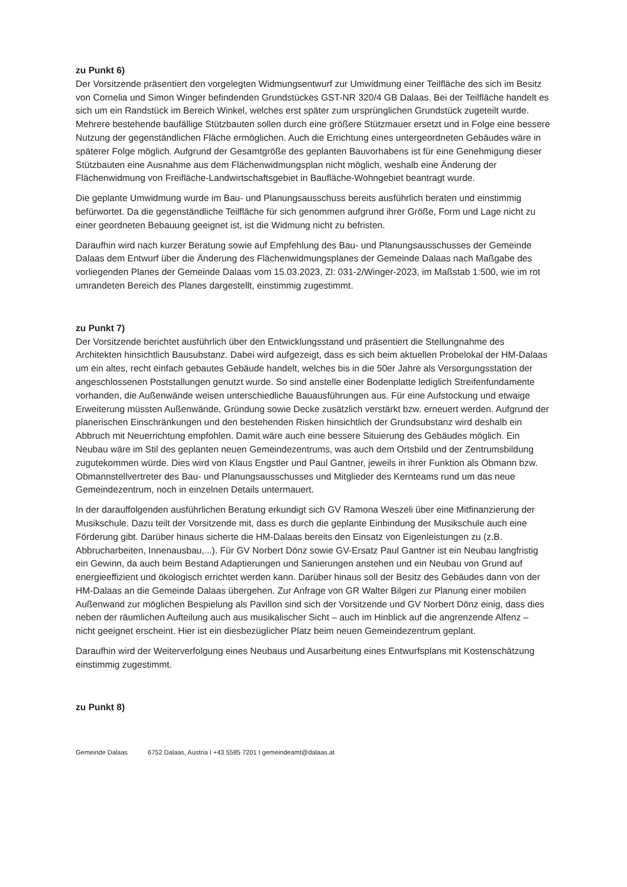zu Punkt 6)
Der Vorsitzende präsentiert den vorgelegten Widmungsentwurf zur Umwidmung einer Teilfläche des sich im Besitz von Cornelia und Simon Winger befindenden Grundstückes GST-NR 320/4 GB Dalaas. Bei der Teilfläche handelt es sich um ein Randstück im Bereich Winkel, welches erst später zum ursprünglichen Grundstück zugeteilt wurde. Mehrere bestehende baufällige Stützbauten sollen durch eine größere Stützmauer ersetzt und in Folge eine bessere Nutzung der gegenständlichen Fläche ermöglichen. Auch die Errichtung eines untergeordneten Gebäudes wäre in späterer Folge möglich. Aufgrund der Gesamtgröße des geplanten Bauvorhabens ist für eine Genehmigung dieser Stützbauten eine Ausnahme aus dem Flächenwidmungsplan nicht möglich, weshalb eine Änderung der Flächenwidmung von Freifläche-Landwirtschaftsgebiet in Baufläche-Wohngebiet beantragt wurde.
Die geplante Umwidmung wurde im Bau- und Planungsausschuss bereits ausführlich beraten und einstimmig befürwortet. Da die gegenständliche Teilfläche für sich genommen aufgrund ihrer Größe, Form und Lage nicht zu einer geordneten Bebauung geeignet ist, ist die Widmung nicht zu befristen.
Daraufhin wird nach kurzer Beratung sowie auf Empfehlung des Bau- und Planungsausschusses der Gemeinde Dalaas dem Entwurf über die Änderung des Flächenwidmungsplanes der Gemeinde Dalaas nach Maßgabe des vorliegenden Planes der Gemeinde Dalaas vom 15.03.2023, Zl: 031-2/Winger-2023, im Maßstab 1:500, wie im rot umrandeten Bereich des Planes dargestellt, einstimmig zugestimmt.
zu Punkt 7)
Der Vorsitzende berichtet ausführlich über den Entwicklungsstand und präsentiert die Stellungnahme des Architekten hinsichtlich Bausubstanz. Dabei wird aufgezeigt, dass es sich beim aktuellen Probelokal der HM-Dalaas um ein altes, recht einfach gebautes Gebäude handelt, welches bis in die 50er Jahre als Versorgungsstation der angeschlossenen Poststallungen genutzt wurde. So sind anstelle einer Bodenplatte lediglich Streifenfundamente vorhanden, die Außenwände weisen unterschiedliche Bauausführungen aus. Für eine Aufstockung und etwaige Erweiterung müssten Außenwände, Gründung sowie Decke zusätzlich verstärkt bzw. erneuert werden. Aufgrund der planerischen Einschränkungen und den bestehenden Risken hinsichtlich der Grundsubstanz wird deshalb ein Abbruch mit Neuerrichtung empfohlen. Damit wäre auch eine bessere Situierung des Gebäudes möglich. Ein Neubau wäre im Stil des geplanten neuen Gemeindezentrums, was auch dem Ortsbild und der Zentrumsbildung zugutekommen würde. Dies wird von Klaus Engstler und Paul Gantner, jeweils in ihrer Funktion als Obmann bzw. Obmannstellvertreter des Bau- und Planungsausschusses und Mitglieder des Kernteams rund um das neue Gemeindezentrum, noch in einzelnen Details untermauert.
In der darauffolgenden ausführlichen Beratung erkundigt sich GV Ramona Weszeli über eine Mitfinanzierung der Musikschule. Dazu teilt der Vorsitzende mit, dass es durch die geplante Einbindung der Musikschule auch eine Förderung gibt. Darüber hinaus sicherte die HM-Dalaas bereits den Einsatz von Eigenleistungen zu (z.B. Abbrucharbeiten, Innenausbau,...). Für GV Norbert Dönz sowie GV-Ersatz Paul Gantner ist ein Neubau langfristig ein Gewinn, da auch beim Bestand Adaptierungen und Sanierungen anstehen und ein Neubau von Grund auf energieeffizient und ökologisch errichtet werden kann. Darüber hinaus soll der Besitz des Gebäudes dann von der HM-Dalaas an die Gemeinde Dalaas übergehen. Zur Anfrage von GR Walter Bilgeri zur Planung einer mobilen Außenwand zur möglichen Bespielung als Pavillon sind sich der Vorsitzende und GV Norbert Dönz einig, dass dies neben der räumlichen Aufteilung auch aus musikalischer Sicht – auch im Hinblick auf die angrenzende Alfenz – nicht geeignet erscheint. Hier ist ein diesbezüglicher Platz beim neuen Gemeindezentrum geplant.
Daraufhin wird der Weiterverfolgung eines Neubaus und Ausarbeitung eines Entwurfsplans mit Kostenschätzung einstimmig zugestimmt.
zu Punkt 8)
Gemeinde Dalaas 6752 Dalaas, Austria I +43 5585 7201 I gemeindeamt@dalaas.at